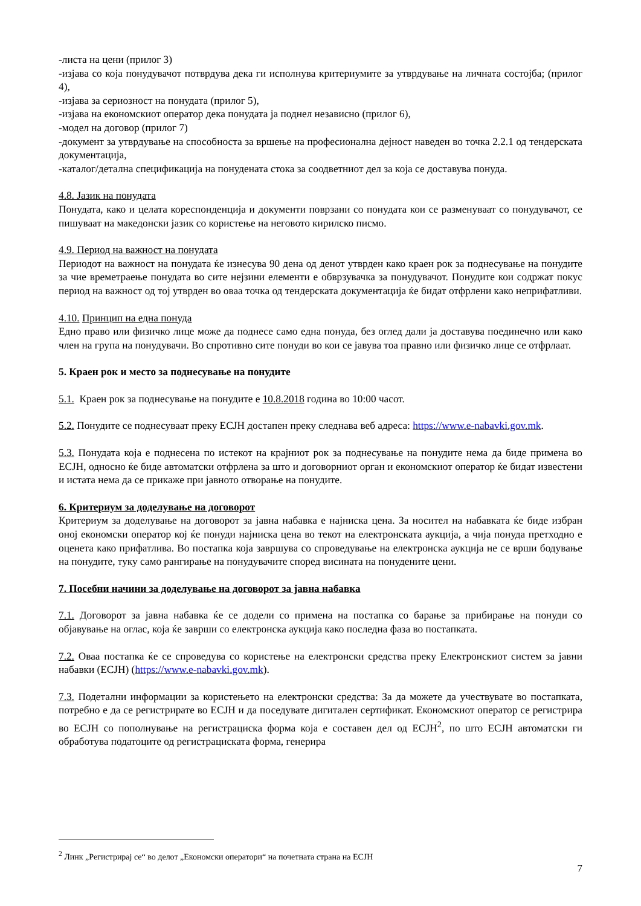-листа на цени (прилог 3)
-изјава со која понудувачот потврдува дека ги исполнува критериумите за утврдување на личната состојба; (прилог 4),
-изјава за сериозност на понудата (прилог 5),
-изјава на економскиот оператор дека понудата ја поднел независно (прилог 6),
-модел на договор (прилог 7)
-документ за утврдување на способноста за вршење на професионална дејност наведен во точка 2.2.1 од тендерската документација,
-каталог/детална спецификација на понудената стока за соодветниот дел за која се доставува понуда.
4.8. Јазик на понудата
Понудата, како и целата кореспонденција и документи поврзани со понудата кои се разменуваат со понудувачот, се пишуваат на македонски јазик со користење на неговото кирилско писмо.
4.9. Период на важност на понудата
Периодот на важност на понудата ќе изнесува 90 дена од денот утврден како краен рок за поднесување на понудите за чие времетраење понудата во сите нејзини елементи е обврзувачка за понудувачот. Понудите кои содржат покус период на важност од тој утврден во оваа точка од тендерската документација ќе бидат отфрлени како неприфатливи.
4.10. Принцип на една понуда
Едно право или физичко лице може да поднесе само една понуда, без оглед дали ја доставува поединечно или како член на група на понудувачи. Во спротивно сите понуди во кои се јавува тоа правно или физичко лице се отфрлаат.
5. Краен рок и место за поднесување на понудите
5.1. Краен рок за поднесување на понудите е 10.8.2018 година во 10:00 часот.
5.2. Понудите се поднесуваат преку ЕСЈН достапен преку следнава веб адреса: https://www.e-nabavki.gov.mk.
5.3. Понудата која е поднесена по истекот на крајниот рок за поднесување на понудите нема да биде примена во ЕСЈН, односно ќе биде автоматски отфрлена за што и договорниот орган и економскиот оператор ќе бидат известени и истата нема да се прикаже при јавното отворање на понудите.
6. Критериум за доделување на договорот
Критериум за доделување на договорот за јавна набавка е најниска цена. За носител на набавката ќе биде избран оној економски оператор кој ќе понуди најниска цена во текот на електронската аукција, а чија понуда претходно е оценета како прифатлива. Во постапка која завршува со спроведување на електронска аукција не се врши бодување на понудите, туку само рангирање на понудувачите според висината на понудените цени.
7. Посебни начини за доделување на договорот за јавна набавка
7.1. Договорот за јавна набавка ќе се додели со примена на постапка со барање за прибирање на понуди со објавување на оглас, која ќе заврши со електронска аукција како последна фаза во постапката.
7.2. Оваа постапка ќе се спроведува со користење на електронски средства преку Електронскиот систем за јавни набавки (ЕСЈН) (https://www.e-nabavki.gov.mk).
7.3. Подетални информации за користењето на електронски средства: За да можете да учествувате во постапката, потребно е да се регистрирате во ЕСЈН и да поседувате дигитален сертификат. Економскиот оператор се регистрира во ЕСЈН со пополнување на регистрациска форма која е составен дел од ЕСЈН<sup>2</sup>, по што ЕСЈН автоматски ги обработува податоците од регистрациската форма, генерира
<sup>2</sup> Линк „Регистрирај се“ во делот „Економски оператори“ на почетната страна на ЕСЈН
7